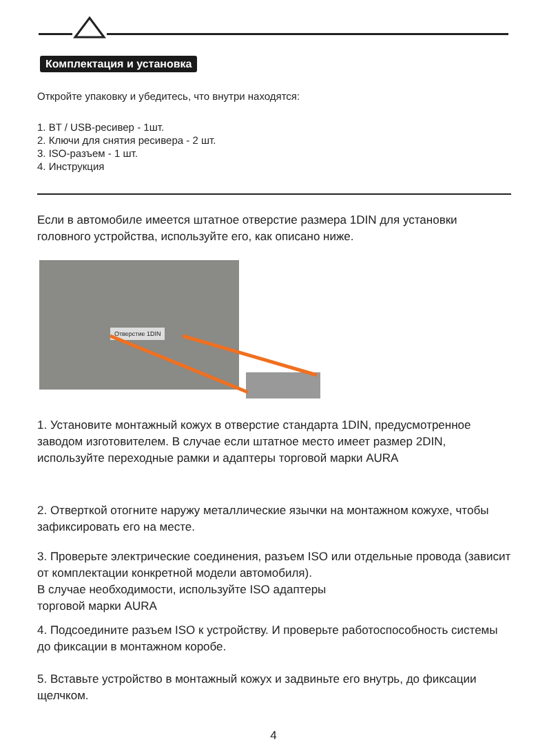Комплектация и установка
Откройте упаковку и убедитесь, что внутри находятся:
1. BT / USB-ресивер - 1шт.
2. Ключи для снятия ресивера - 2 шт.
3. ISO-разъем - 1 шт.
4. Инструкция
Если в автомобиле имеется штатное отверстие размера 1DIN для установки головного устройства, используйте его, как описано ниже.
Отверстие 1DIN
1. Установите монтажный кожух в отверстие стандарта 1DIN, предусмотренное заводом изготовителем. В случае если штатное место имеет размер 2DIN, используйте переходные рамки и адаптеры торговой марки AURA
2. Отверткой отогните наружу металлические язычки на монтажном кожухе, чтобы зафиксировать его на месте.
3. Проверьте электрические соединения, разъем ISO или отдельные провода (зависит от комплектации конкретной модели автомобиля).
В случае необходимости, используйте ISO адаптеры
торговой марки AURA
4. Подсоедините разъем ISO к устройству. И проверьте работоспособность системы до фиксации в монтажном коробе.
5. Вставьте устройство в монтажный кожух и задвиньте его внутрь, до фиксации щелчком.
4